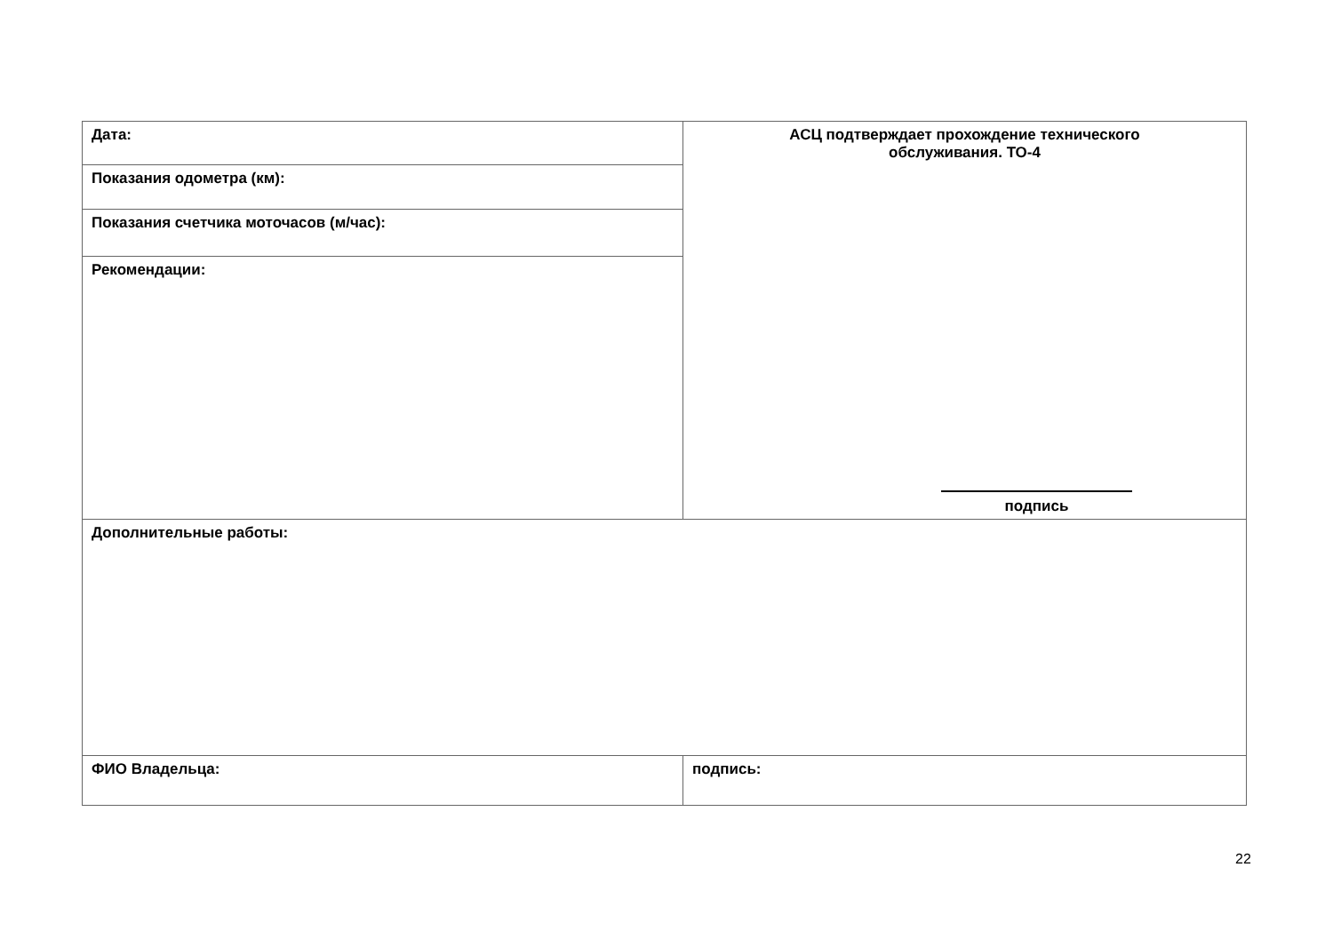| Дата: | АСЦ подтверждает прохождение технического обслуживания. ТО-4 подпись |
| Показания одометра (км): | |
| Показания счетчика моточасов (м/час): | |
| Рекомендации: | |
| Дополнительные работы: | |
| ФИО Владельца: | подпись: |
22